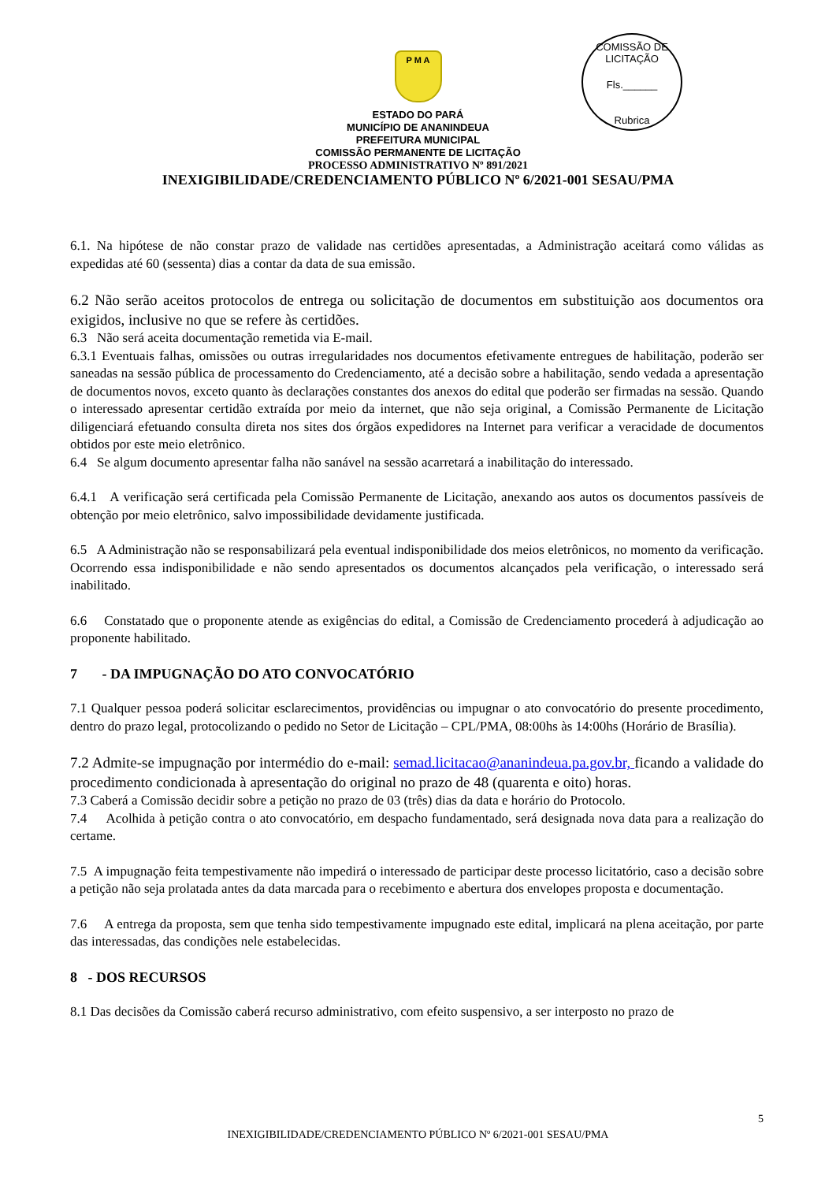COMISSÃO DE LICITAÇÃO
Fls.______
Rubrica
P M A
ESTADO DO PARÁ
MUNICÍPIO DE ANANINDEUA
PREFEITURA MUNICIPAL
COMISSÃO PERMANENTE DE LICITAÇÃO
PROCESSO ADMINISTRATIVO Nº 891/2021
INEXIGIBILIDADE/CREDENCIAMENTO PÚBLICO Nº 6/2021-001 SESAU/PMA
6.1. Na hipótese de não constar prazo de validade nas certidões apresentadas, a Administração aceitará como válidas as expedidas até 60 (sessenta) dias a contar da data de sua emissão.
6.2 Não serão aceitos protocolos de entrega ou solicitação de documentos em substituição aos documentos ora exigidos, inclusive no que se refere às certidões.
6.3 Não será aceita documentação remetida via E-mail.
6.3.1 Eventuais falhas, omissões ou outras irregularidades nos documentos efetivamente entregues de habilitação, poderão ser saneadas na sessão pública de processamento do Credenciamento, até a decisão sobre a habilitação, sendo vedada a apresentação de documentos novos, exceto quanto às declarações constantes dos anexos do edital que poderão ser firmadas na sessão. Quando o interessado apresentar certidão extraída por meio da internet, que não seja original, a Comissão Permanente de Licitação diligenciará efetuando consulta direta nos sites dos órgãos expedidores na Internet para verificar a veracidade de documentos obtidos por este meio eletrônico.
6.4 Se algum documento apresentar falha não sanável na sessão acarretará a inabilitação do interessado.
6.4.1 A verificação será certificada pela Comissão Permanente de Licitação, anexando aos autos os documentos passíveis de obtenção por meio eletrônico, salvo impossibilidade devidamente justificada.
6.5 A Administração não se responsabilizará pela eventual indisponibilidade dos meios eletrônicos, no momento da verificação. Ocorrendo essa indisponibilidade e não sendo apresentados os documentos alcançados pela verificação, o interessado será inabilitado.
6.6 Constatado que o proponente atende as exigências do edital, a Comissão de Credenciamento procederá à adjudicação ao proponente habilitado.
7 - DA IMPUGNAÇÃO DO ATO CONVOCATÓRIO
7.1 Qualquer pessoa poderá solicitar esclarecimentos, providências ou impugnar o ato convocatório do presente procedimento, dentro do prazo legal, protocolizando o pedido no Setor de Licitação – CPL/PMA, 08:00hs às 14:00hs (Horário de Brasília).
7.2 Admite-se impugnação por intermédio do e-mail: semad.licitacao@ananindeua.pa.gov.br, ficando a validade do procedimento condicionada à apresentação do original no prazo de 48 (quarenta e oito) horas.
7.3 Caberá a Comissão decidir sobre a petição no prazo de 03 (três) dias da data e horário do Protocolo.
7.4 Acolhida à petição contra o ato convocatório, em despacho fundamentado, será designada nova data para a realização do certame.
7.5 A impugnação feita tempestivamente não impedirá o interessado de participar deste processo licitatório, caso a decisão sobre a petição não seja prolatada antes da data marcada para o recebimento e abertura dos envelopes proposta e documentação.
7.6 A entrega da proposta, sem que tenha sido tempestivamente impugnado este edital, implicará na plena aceitação, por parte das interessadas, das condições nele estabelecidas.
8 - DOS RECURSOS
8.1 Das decisões da Comissão caberá recurso administrativo, com efeito suspensivo, a ser interposto no prazo de
5
INEXIGIBILIDADE/CREDENCIAMENTO PÚBLICO Nº 6/2021-001 SESAU/PMA